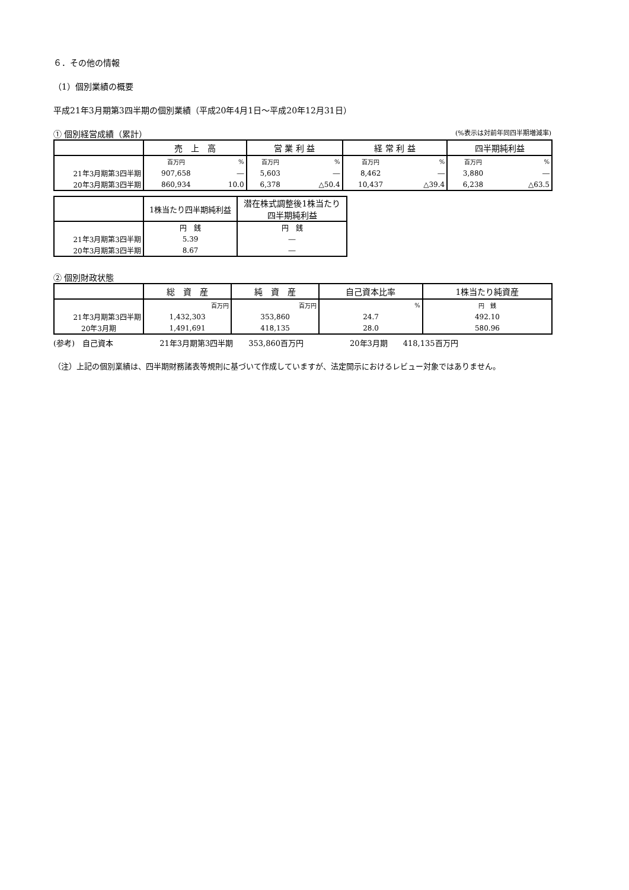６．その他の情報
（1）個別業績の概要
平成21年3月期第3四半期の個別業績（平成20年4月1日～平成20年12月31日）
① 個別経営成績（累計） (%表示は対前年同四半期増減率)
| | 売 上 高 | | 営 業 利 益 | | 経 常 利 益 | | 四半期純利益 | |
| --- | --- | --- | --- | --- | --- | --- | --- | --- |
| | 百万円 | % | 百万円 | % | 百万円 | % | 百万円 | % |
| 21年3月期第3四半期 | 907,658 | ― | 5,603 | ― | 8,462 | ― | 3,880 | ― |
| 20年3月期第3四半期 | 860,934 | 10.0 | 6,378 | △50.4 | 10,437 | △39.4 | 6,238 | △63.5 |
| | 1株当たり四半期純利益 | 潜在株式調整後1株当たり 四半期純利益 |
| --- | --- | --- |
| | 円 銭 | 円 銭 |
| 21年3月期第3四半期 | 5.39 | ― |
| 20年3月期第3四半期 | 8.67 | ― |
② 個別財政状態
| | 総 資 産 | 純 資 産 | 自己資本比率 | 1株当たり純資産 |
| --- | --- | --- | --- | --- |
| | 百万円 | 百万円 | % | 円 銭 |
| 21年3月期第3四半期 | 1,432,303 | 353,860 | 24.7 | 492.10 |
| 20年3月期 | 1,491,691 | 418,135 | 28.0 | 580.96 |
(参考)　自己資本　　　　　　21年3月期第3四半期　　353,860百万円　　　　　　20年3月期　　418,135百万円
（注）上記の個別業績は、四半期財務諸表等規則に基づいて作成していますが、法定開示におけるレビュー対象ではありません。